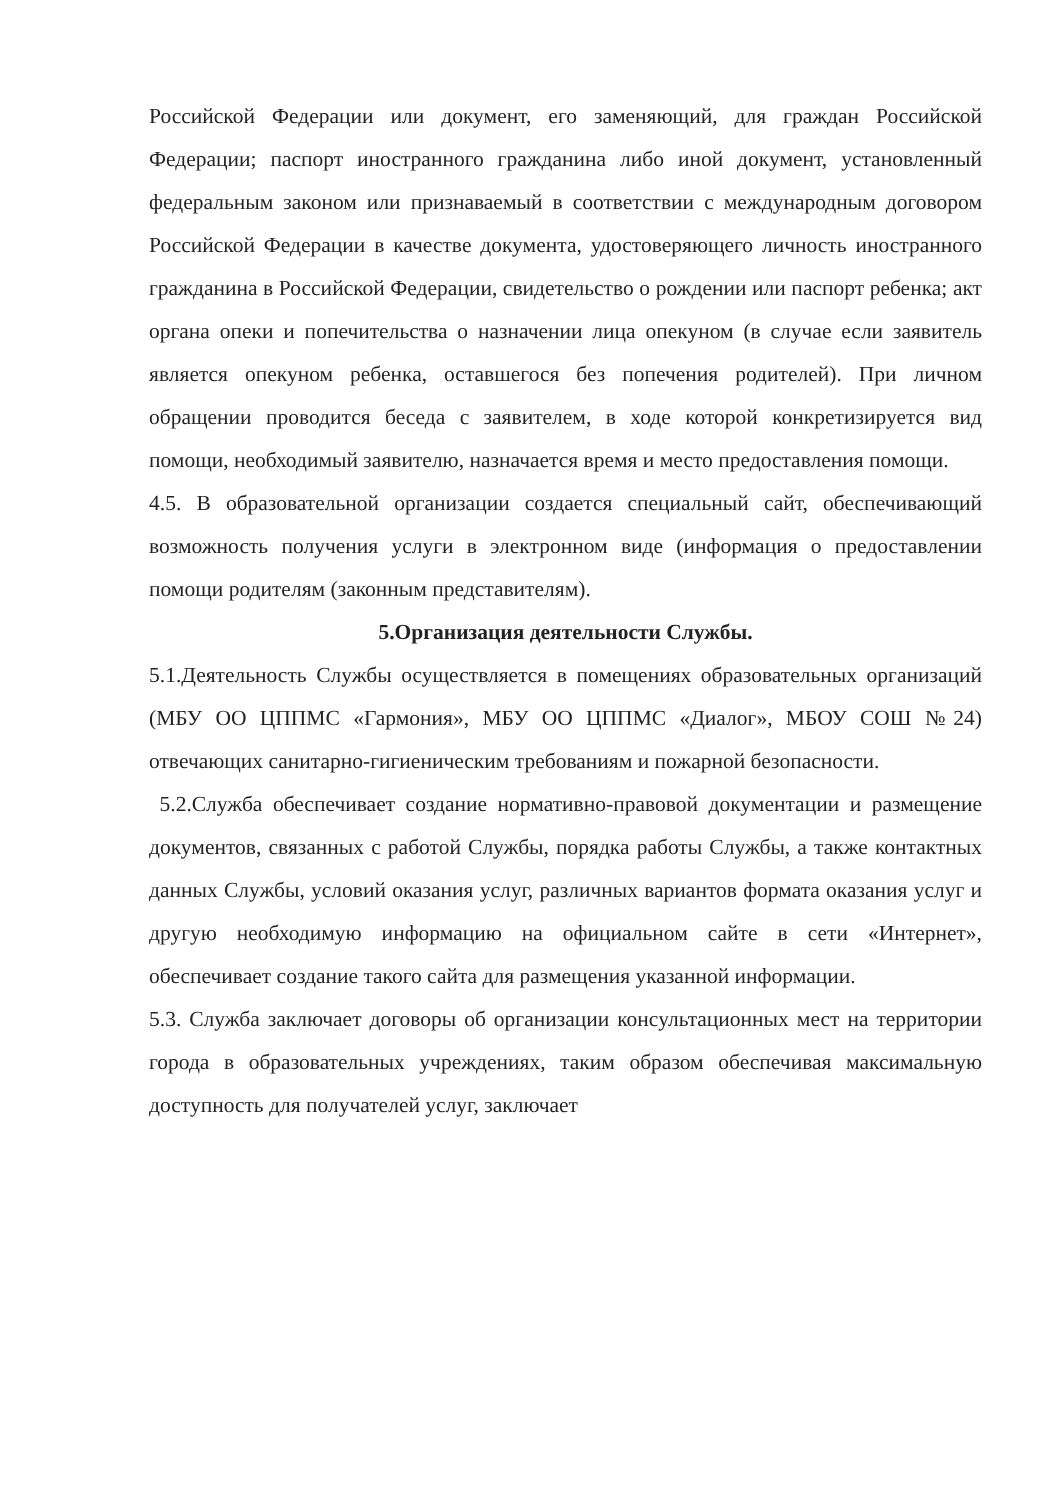Российской Федерации или документ, его заменяющий, для граждан Российской Федерации; паспорт иностранного гражданина либо иной документ, установленный федеральным законом или признаваемый в соответствии с международным договором Российской Федерации в качестве документа, удостоверяющего личность иностранного гражданина в Российской Федерации, свидетельство о рождении или паспорт ребенка; акт органа опеки и попечительства о назначении лица опекуном (в случае если заявитель является опекуном ребенка, оставшегося без попечения родителей). При личном обращении проводится беседа с заявителем, в ходе которой конкретизируется вид помощи, необходимый заявителю, назначается время и место предоставления помощи.
4.5. В образовательной организации создается специальный сайт, обеспечивающий возможность получения услуги в электронном виде (информация о предоставлении помощи родителям (законным представителям).
5.Организация деятельности Службы.
5.1.Деятельность Службы осуществляется в помещениях образовательных организаций (МБУ ОО ЦППМС «Гармония», МБУ ОО ЦППМС «Диалог», МБОУ СОШ №24) отвечающих санитарно-гигиеническим требованиям и пожарной безопасности.
5.2.Служба обеспечивает создание нормативно-правовой документации и размещение документов, связанных с работой Службы, порядка работы Службы, а также контактных данных Службы, условий оказания услуг, различных вариантов формата оказания услуг и другую необходимую информацию на официальном сайте в сети «Интернет», обеспечивает создание такого сайта для размещения указанной информации.
5.3. Служба заключает договоры об организации консультационных мест на территории города в образовательных учреждениях, таким образом обеспечивая максимальную доступность для получателей услуг, заключает